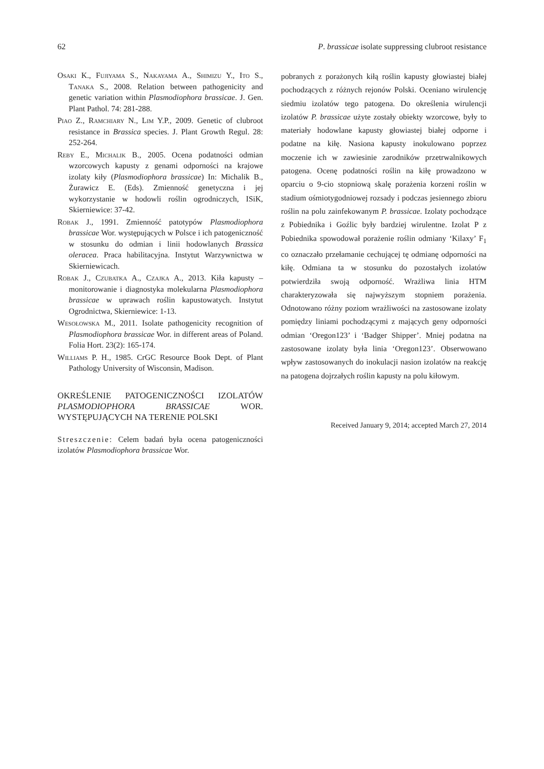62 P. brassicae isolate suppressing clubroot resistance
Osaki K., Fujiyama S., Nakayama A., Shimizu Y., Ito S., Tanaka S., 2008. Relation between pathogenicity and genetic variation within Plasmodiophora brassicae. J. Gen. Plant Pathol. 74: 281-288.
Piao Z., Ramchiary N., Lim Y.P., 2009. Genetic of clubroot resistance in Brassica species. J. Plant Growth Regul. 28: 252-264.
Reby E., Michalik B., 2005. Ocena podatności odmian wzorcowych kapusty z genami odporności na krajowe izolaty kiły (Plasmodiophora brassicae) In: Michalik B., Żurawicz E. (Eds). Zmienność genetyczna i jej wykorzystanie w hodowli roślin ogrodniczych, ISiK, Skierniewice: 37-42.
Robak J., 1991. Zmienność patotypów Plasmodiophora brassicae Wor. występujących w Polsce i ich patogeniczność w stosunku do odmian i linii hodowlanych Brassica oleracea. Praca habilitacyjna. Instytut Warzywnictwa w Skierniewicach.
Robak J., Czubatka A., Czajka A., 2013. Kiła kapusty – monitorowanie i diagnostyka molekularna Plasmodiophora brassicae w uprawach roślin kapustowatych. Instytut Ogrodnictwa, Skierniewice: 1-13.
Wesołowska M., 2011. Isolate pathogenicity recognition of Plasmodiophora brassicae Wor. in different areas of Poland. Folia Hort. 23(2): 165-174.
Williams P. H., 1985. CrGC Resource Book Dept. of Plant Pathology University of Wisconsin, Madison.
OKREŚLENIE PATOGENICZNOŚCI IZOLATÓW PLASMODIOPHORA BRASSICAE WOR. WYSTĘPUJĄCYCH NA TERENIE POLSKI
Streszczenie: Celem badań była ocena patogeniczności izolatów Plasmodiophora brassicae Wor.
pobranych z porażonych kiłą roślin kapusty głowiastej białej pochodzących z różnych rejonów Polski. Oceniano wirulencję siedmiu izolatów tego patogena. Do określenia wirulencji izolatów P. brassicae użyte zostały obiekty wzorcowe, były to materiały hodowlane kapusty głowiastej białej odporne i podatne na kiłę. Nasiona kapusty inokulowano poprzez moczenie ich w zawiesinie zarodników przetrwalnikowych patogena. Ocenę podatności roślin na kiłę prowadzono w oparciu o 9-cio stopniową skalę porażenia korzeni roślin w stadium ośmiotygodniowej rozsady i podczas jesiennego zbioru roślin na polu zainfekowanym P. brassicae. Izolaty pochodzące z Pobiednika i Goźlic były bardziej wirulentne. Izolat P z Pobiednika spowodował porażenie roślin odmiany ‘Kilaxy’ F<sub>1</sub> co oznaczało przełamanie cechującej tę odmianę odporności na kiłę. Odmiana ta w stosunku do pozostałych izolatów potwierdziła swoją odporność. Wrażliwa linia HTM charakteryzowała się najwyższym stopniem porażenia. Odnotowano różny poziom wrażliwości na zastosowane izolaty pomiędzy liniami pochodzącymi z mających geny odporności odmian ‘Oregon123’ i ‘Badger Shipper’. Mniej podatna na zastosowane izolaty była linia ‘Oregon123’. Obserwowano wpływ zastosowanych do inokulacji nasion izolatów na reakcję na patogena dojrzałych roślin kapusty na polu kiłowym.
Received January 9, 2014; accepted March 27, 2014